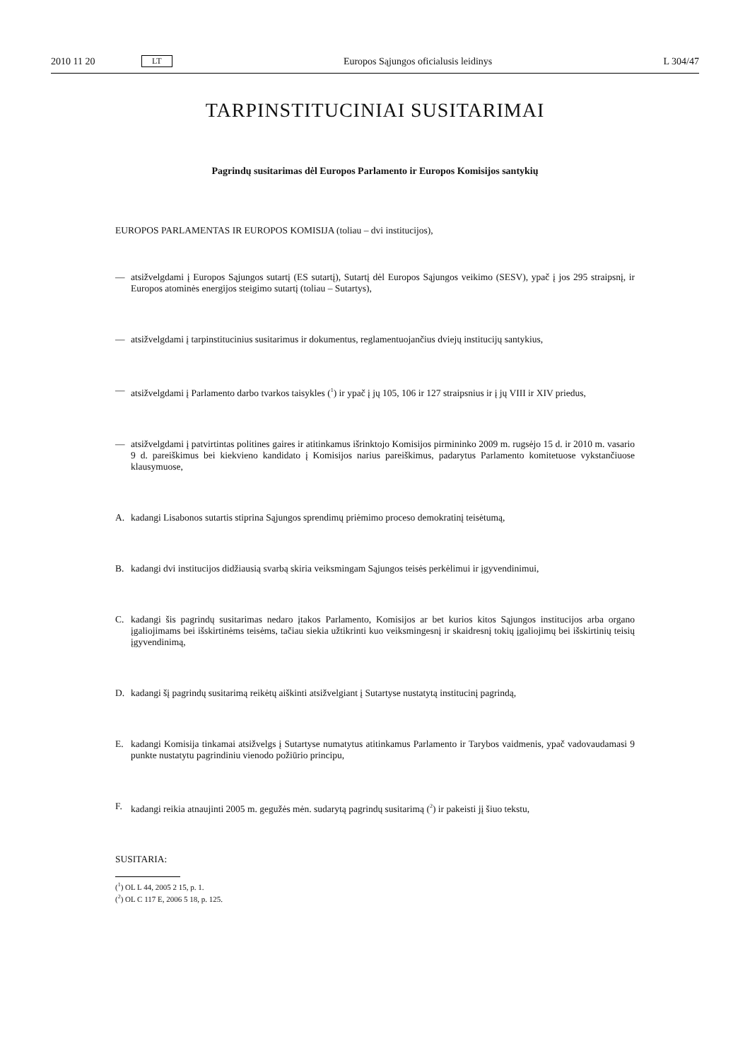2010 11 20 LT Europos Sąjungos oficialusis leidinys L 304/47
TARPINSTITUCINIAI SUSITARIMAI
Pagrindų susitarimas dėl Europos Parlamento ir Europos Komisijos santykių
EUROPOS PARLAMENTAS IR EUROPOS KOMISIJA (toliau – dvi institucijos),
— atsižvelgdami į Europos Sąjungos sutartį (ES sutartį), Sutartį dėl Europos Sąjungos veikimo (SESV), ypač į jos 295 straipsnį, ir Europos atominės energijos steigimo sutartį (toliau – Sutartys),
— atsižvelgdami į tarpinstitucinius susitarimus ir dokumentus, reglamentuojančius dviejų institucijų santykius,
— atsižvelgdami į Parlamento darbo tvarkos taisykles (<sup>1</sup>) ir ypač į jų 105, 106 ir 127 straipsnius ir į jų VIII ir XIV priedus,
— atsižvelgdami į patvirtintas politines gaires ir atitinkamus išrinktojo Komisijos pirmininko 2009 m. rugsėjo 15 d. ir 2010 m. vasario 9 d. pareiškimus bei kiekvieno kandidato į Komisijos narius pareiškimus, padarytus Parlamento komitetuose vykstančiuose klausymuose,
A. kadangi Lisabonos sutartis stiprina Sąjungos sprendimų priėmimo proceso demokratinį teisėtumą,
B. kadangi dvi institucijos didžiausią svarbą skiria veiksmingam Sąjungos teisės perkėlimui ir įgyvendinimui,
C. kadangi šis pagrindų susitarimas nedaro įtakos Parlamento, Komisijos ar bet kurios kitos Sąjungos institucijos arba organo įgaliojimams bei išskirtinėms teisėms, tačiau siekia užtikrinti kuo veiksmingesnį ir skaidresnį tokių įgaliojimų bei išskirtinių teisių įgyvendinimą,
D. kadangi šį pagrindų susitarimą reikėtų aiškinti atsižvelgiant į Sutartyse nustatytą institucinį pagrindą,
E. kadangi Komisija tinkamai atsižvelgs į Sutartyse numatytus atitinkamus Parlamento ir Tarybos vaidmenis, ypač vadovaudamasi 9 punkte nustatytu pagrindiniu vienodo požiūrio principu,
F. kadangi reikia atnaujinti 2005 m. gegužės mėn. sudarytą pagrindų susitarimą (<sup>2</sup>) ir pakeisti jį šiuo tekstu,
SUSITARIA:
(<sup>1</sup>) OL L 44, 2005 2 15, p. 1.
(<sup>2</sup>) OL C 117 E, 2006 5 18, p. 125.